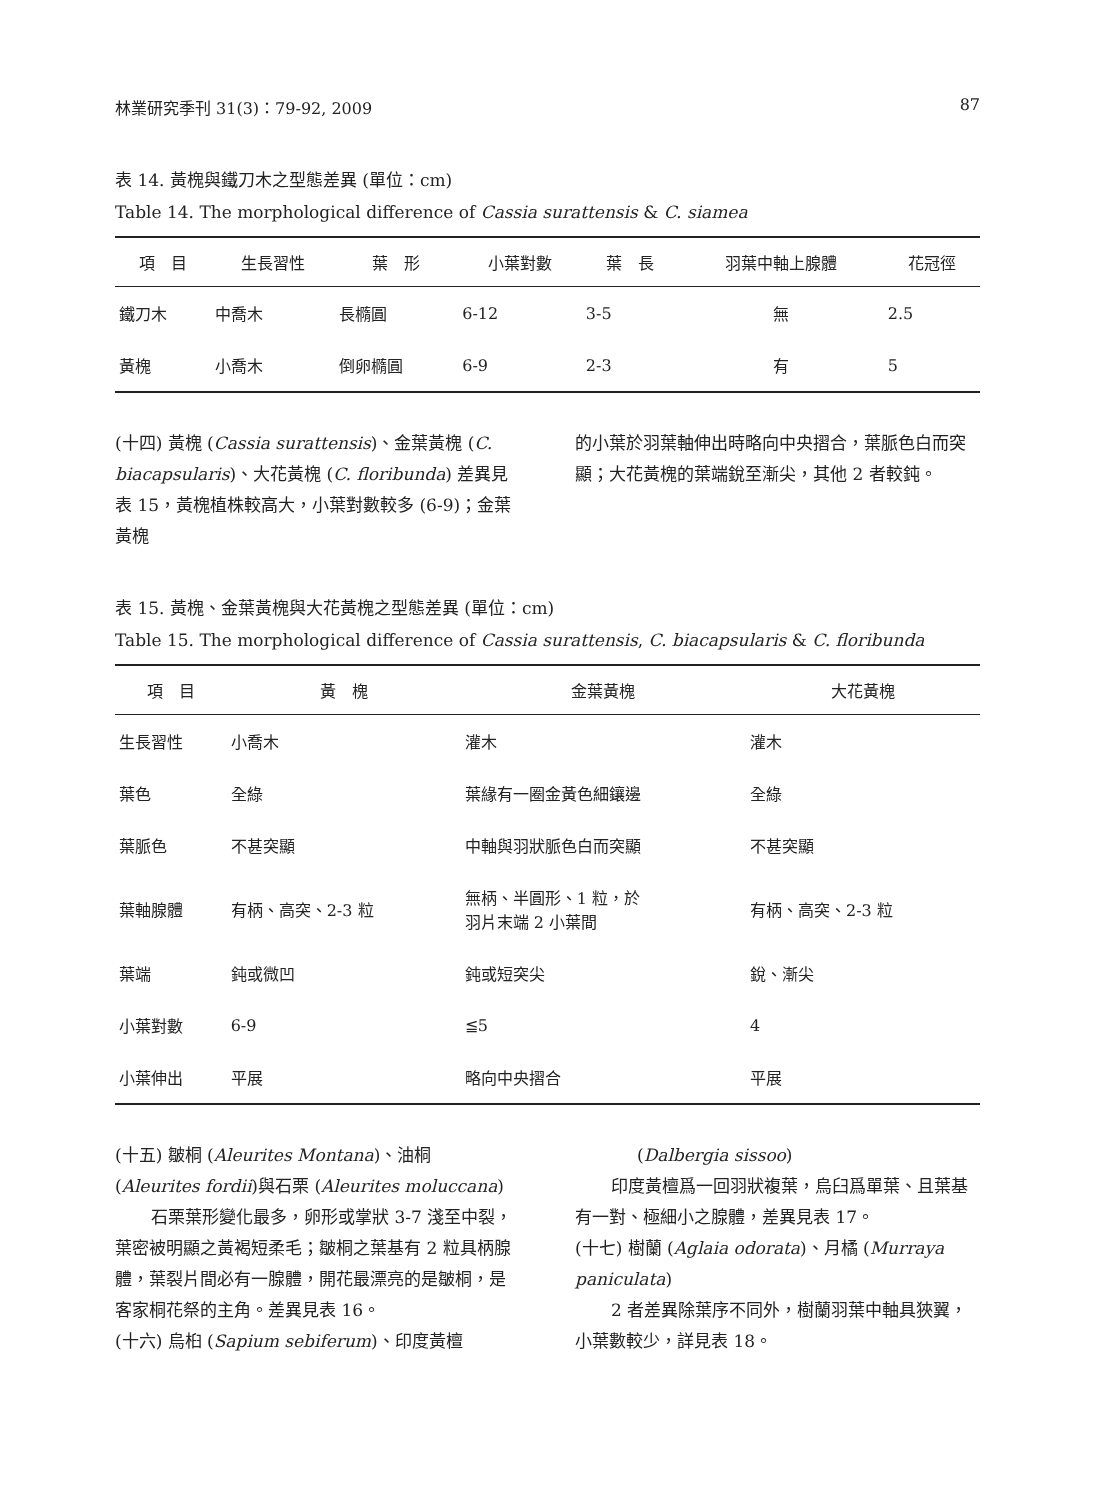林業研究季刊 31(3)：79-92, 2009 87
表 14. 黃槐與鐵刀木之型態差異 (單位：cm)
Table 14. The morphological difference of Cassia surattensis & C. siamea
| 項 目 | 生長習性 | 葉 形 | 小葉對數 | 葉 長 | 羽葉中軸上腺體 | 花冠徑 |
| --- | --- | --- | --- | --- | --- | --- |
| 鐵刀木 | 中喬木 | 長橢圓 | 6-12 | 3-5 | 無 | 2.5 |
| 黃槐 | 小喬木 | 倒卵橢圓 | 6-9 | 2-3 | 有 | 5 |
(十四) 黃槐 (Cassia surattensis)、金葉黃槐 (C. biacapsularis)、大花黃槐 (C. floribunda) 差異見表 15，黃槐植株較高大，小葉對數較多 (6-9)；金葉黃槐
的小葉於羽葉軸伸出時略向中央摺合，葉脈色白而突顯；大花黃槐的葉端銳至漸尖，其他 2 者較鈍。
表 15. 黃槐、金葉黃槐與大花黃槐之型態差異 (單位：cm)
Table 15. The morphological difference of Cassia surattensis, C. biacapsularis & C. floribunda
| 項 目 | 黃 槐 | 金葉黃槐 | 大花黃槐 |
| --- | --- | --- | --- |
| 生長習性 | 小喬木 | 灌木 | 灌木 |
| 葉色 | 全綠 | 葉緣有一圈金黃色細鑲邊 | 全綠 |
| 葉脈色 | 不甚突顯 | 中軸與羽狀脈色白而突顯 | 不甚突顯 |
| 葉軸腺體 | 有柄、高突、2-3 粒 | 無柄、半圓形、1 粒，於 羽片末端 2 小葉間 | 有柄、高突、2-3 粒 |
| 葉端 | 鈍或微凹 | 鈍或短突尖 | 銳、漸尖 |
| 小葉對數 | 6-9 | ≦5 | 4 |
| 小葉伸出 | 平展 | 略向中央摺合 | 平展 |
(十五) 皺桐 (Aleurites Montana)、油桐 (Aleurites fordii)與石栗 (Aleurites moluccana)
石栗葉形變化最多，卵形或掌狀 3-7 淺至中裂，葉密被明顯之黃褐短柔毛；皺桐之葉基有 2 粒具柄腺體，葉裂片間必有一腺體，開花最漂亮的是皺桐，是客家桐花祭的主角。差異見表 16。
(十六) 烏桕 (Sapium sebiferum)、印度黃檀
(Dalbergia sissoo)
印度黃檀爲一回羽狀複葉，烏臼爲單葉、且葉基有一對、極細小之腺體，差異見表 17。
(十七) 樹蘭 (Aglaia odorata)、月橘 (Murraya paniculata)
2 者差異除葉序不同外，樹蘭羽葉中軸具狹翼，小葉數較少，詳見表 18。